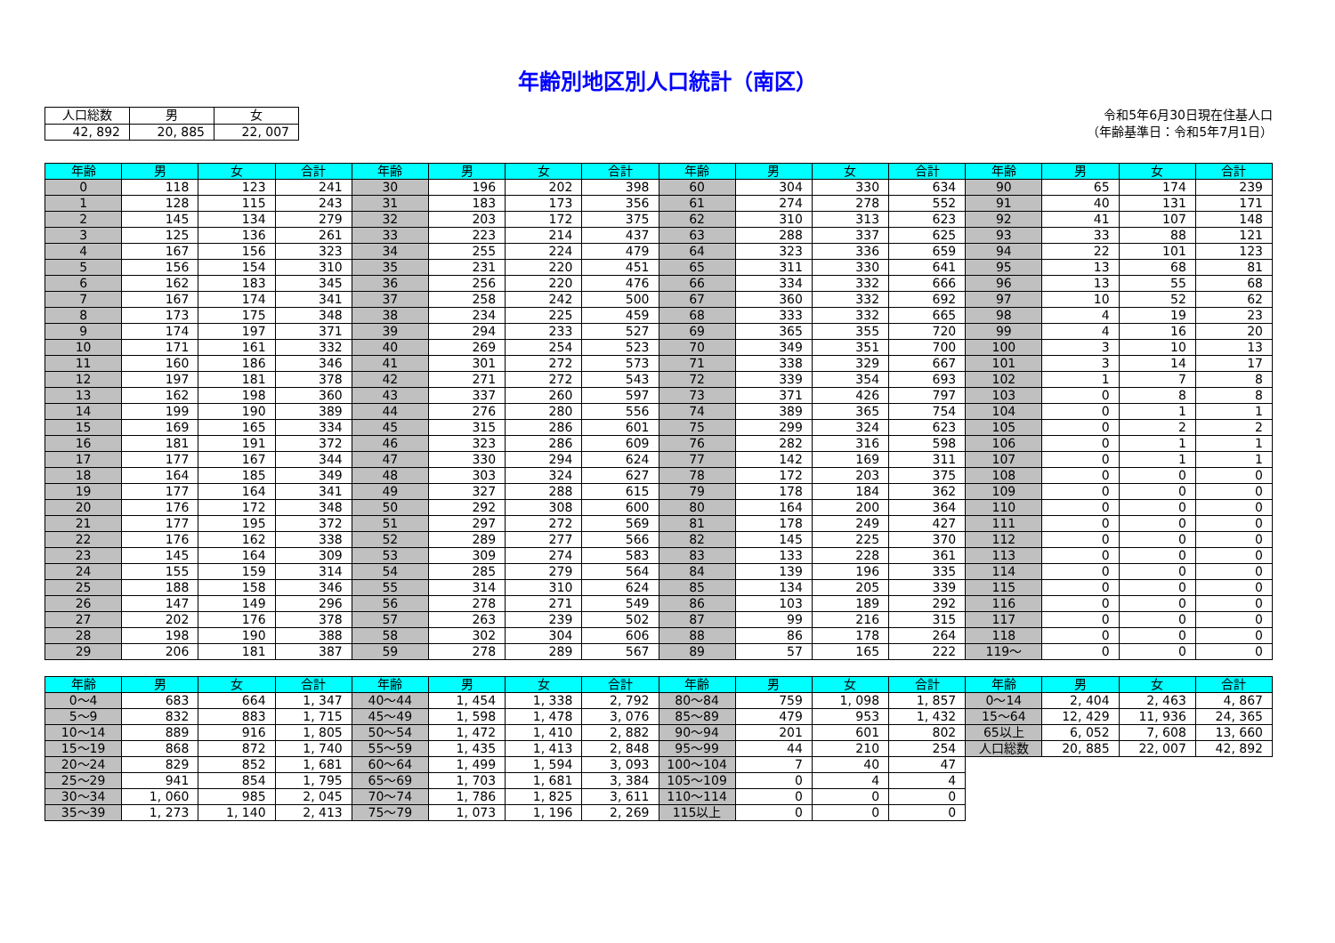年齢別地区別人口統計（南区）
| 人口総数 | 男 | 女 |
| --- | --- | --- |
| 42, 892 | 20, 885 | 22, 007 |
令和5年6月30日現在住基人口
（年齢基準日：令和5年7月1日）
| 年齢 | 男 | 女 | 合計 | 年齢 | 男 | 女 | 合計 | 年齢 | 男 | 女 | 合計 | 年齢 | 男 | 女 | 合計 |
| --- | --- | --- | --- | --- | --- | --- | --- | --- | --- | --- | --- | --- | --- | --- | --- |
| 0 | 118 | 123 | 241 | 30 | 196 | 202 | 398 | 60 | 304 | 330 | 634 | 90 | 65 | 174 | 239 |
| 1 | 128 | 115 | 243 | 31 | 183 | 173 | 356 | 61 | 274 | 278 | 552 | 91 | 40 | 131 | 171 |
| 2 | 145 | 134 | 279 | 32 | 203 | 172 | 375 | 62 | 310 | 313 | 623 | 92 | 41 | 107 | 148 |
| 3 | 125 | 136 | 261 | 33 | 223 | 214 | 437 | 63 | 288 | 337 | 625 | 93 | 33 | 88 | 121 |
| 4 | 167 | 156 | 323 | 34 | 255 | 224 | 479 | 64 | 323 | 336 | 659 | 94 | 22 | 101 | 123 |
| 5 | 156 | 154 | 310 | 35 | 231 | 220 | 451 | 65 | 311 | 330 | 641 | 95 | 13 | 68 | 81 |
| 6 | 162 | 183 | 345 | 36 | 256 | 220 | 476 | 66 | 334 | 332 | 666 | 96 | 13 | 55 | 68 |
| 7 | 167 | 174 | 341 | 37 | 258 | 242 | 500 | 67 | 360 | 332 | 692 | 97 | 10 | 52 | 62 |
| 8 | 173 | 175 | 348 | 38 | 234 | 225 | 459 | 68 | 333 | 332 | 665 | 98 | 4 | 19 | 23 |
| 9 | 174 | 197 | 371 | 39 | 294 | 233 | 527 | 69 | 365 | 355 | 720 | 99 | 4 | 16 | 20 |
| 10 | 171 | 161 | 332 | 40 | 269 | 254 | 523 | 70 | 349 | 351 | 700 | 100 | 3 | 10 | 13 |
| 11 | 160 | 186 | 346 | 41 | 301 | 272 | 573 | 71 | 338 | 329 | 667 | 101 | 3 | 14 | 17 |
| 12 | 197 | 181 | 378 | 42 | 271 | 272 | 543 | 72 | 339 | 354 | 693 | 102 | 1 | 7 | 8 |
| 13 | 162 | 198 | 360 | 43 | 337 | 260 | 597 | 73 | 371 | 426 | 797 | 103 | 0 | 8 | 8 |
| 14 | 199 | 190 | 389 | 44 | 276 | 280 | 556 | 74 | 389 | 365 | 754 | 104 | 0 | 1 | 1 |
| 15 | 169 | 165 | 334 | 45 | 315 | 286 | 601 | 75 | 299 | 324 | 623 | 105 | 0 | 2 | 2 |
| 16 | 181 | 191 | 372 | 46 | 323 | 286 | 609 | 76 | 282 | 316 | 598 | 106 | 0 | 1 | 1 |
| 17 | 177 | 167 | 344 | 47 | 330 | 294 | 624 | 77 | 142 | 169 | 311 | 107 | 0 | 1 | 1 |
| 18 | 164 | 185 | 349 | 48 | 303 | 324 | 627 | 78 | 172 | 203 | 375 | 108 | 0 | 0 | 0 |
| 19 | 177 | 164 | 341 | 49 | 327 | 288 | 615 | 79 | 178 | 184 | 362 | 109 | 0 | 0 | 0 |
| 20 | 176 | 172 | 348 | 50 | 292 | 308 | 600 | 80 | 164 | 200 | 364 | 110 | 0 | 0 | 0 |
| 21 | 177 | 195 | 372 | 51 | 297 | 272 | 569 | 81 | 178 | 249 | 427 | 111 | 0 | 0 | 0 |
| 22 | 176 | 162 | 338 | 52 | 289 | 277 | 566 | 82 | 145 | 225 | 370 | 112 | 0 | 0 | 0 |
| 23 | 145 | 164 | 309 | 53 | 309 | 274 | 583 | 83 | 133 | 228 | 361 | 113 | 0 | 0 | 0 |
| 24 | 155 | 159 | 314 | 54 | 285 | 279 | 564 | 84 | 139 | 196 | 335 | 114 | 0 | 0 | 0 |
| 25 | 188 | 158 | 346 | 55 | 314 | 310 | 624 | 85 | 134 | 205 | 339 | 115 | 0 | 0 | 0 |
| 26 | 147 | 149 | 296 | 56 | 278 | 271 | 549 | 86 | 103 | 189 | 292 | 116 | 0 | 0 | 0 |
| 27 | 202 | 176 | 378 | 57 | 263 | 239 | 502 | 87 | 99 | 216 | 315 | 117 | 0 | 0 | 0 |
| 28 | 198 | 190 | 388 | 58 | 302 | 304 | 606 | 88 | 86 | 178 | 264 | 118 | 0 | 0 | 0 |
| 29 | 206 | 181 | 387 | 59 | 278 | 289 | 567 | 89 | 57 | 165 | 222 | 119～ | 0 | 0 | 0 |
| 年齢 | 男 | 女 | 合計 | 年齢 | 男 | 女 | 合計 | 年齢 | 男 | 女 | 合計 | 年齢 | 男 | 女 | 合計 |
| --- | --- | --- | --- | --- | --- | --- | --- | --- | --- | --- | --- | --- | --- | --- | --- |
| 0～4 | 683 | 664 | 1, 347 | 40～44 | 1, 454 | 1, 338 | 2, 792 | 80～84 | 759 | 1, 098 | 1, 857 | 0～14 | 2, 404 | 2, 463 | 4, 867 |
| 5～9 | 832 | 883 | 1, 715 | 45～49 | 1, 598 | 1, 478 | 3, 076 | 85～89 | 479 | 953 | 1, 432 | 15～64 | 12, 429 | 11, 936 | 24, 365 |
| 10～14 | 889 | 916 | 1, 805 | 50～54 | 1, 472 | 1, 410 | 2, 882 | 90～94 | 201 | 601 | 802 | 65以上 | 6, 052 | 7, 608 | 13, 660 |
| 15～19 | 868 | 872 | 1, 740 | 55～59 | 1, 435 | 1, 413 | 2, 848 | 95～99 | 44 | 210 | 254 | 人口総数 | 20, 885 | 22, 007 | 42, 892 |
| 20～24 | 829 | 852 | 1, 681 | 60～64 | 1, 499 | 1, 594 | 3, 093 | 100～104 | 7 | 40 | 47 | | | | |
| 25～29 | 941 | 854 | 1, 795 | 65～69 | 1, 703 | 1, 681 | 3, 384 | 105～109 | 0 | 4 | 4 | | | | |
| 30～34 | 1, 060 | 985 | 2, 045 | 70～74 | 1, 786 | 1, 825 | 3, 611 | 110～114 | 0 | 0 | 0 | | | | |
| 35～39 | 1, 273 | 1, 140 | 2, 413 | 75～79 | 1, 073 | 1, 196 | 2, 269 | 115以上 | 0 | 0 | 0 | | | | |